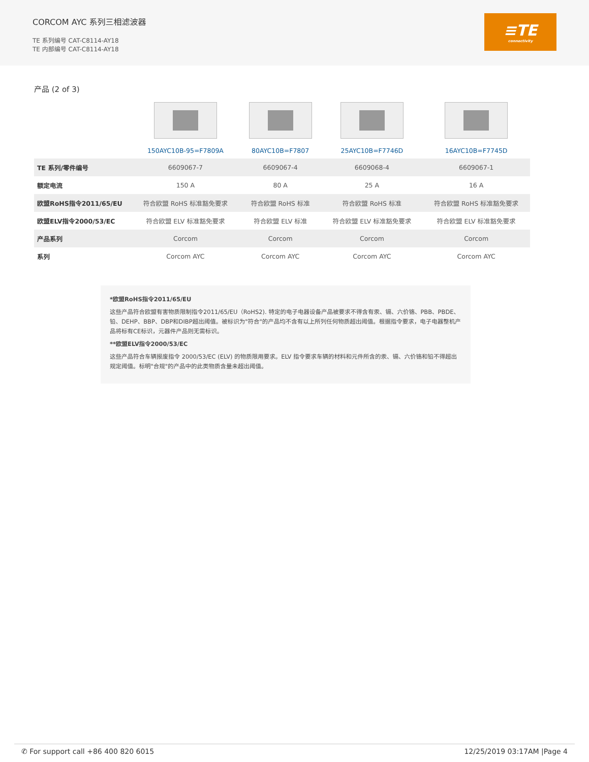CORCOM AYC 系列三相滤波器
TE 系列编号 CAT-C8114-AY18
TE 内部编号 CAT-C8114-AY18
≡TE
connectivity
产品 (2 of 3)
| | 150AYC10B-95=F7809A | 80AYC10B=F7807 | 25AYC10B=F7746D | 16AYC10B=F7745D |
| TE 系列/零件编号 | 6609067-7 | 6609067-4 | 6609068-4 | 6609067-1 |
| 额定电流 | 150 A | 80 A | 25 A | 16 A |
| 欧盟RoHS指令2011/65/EU | 符合欧盟 RoHS 标准豁免要求 | 符合欧盟 RoHS 标准 | 符合欧盟 RoHS 标准 | 符合欧盟 RoHS 标准豁免要求 |
| 欧盟ELV指令2000/53/EC | 符合欧盟 ELV 标准豁免要求 | 符合欧盟 ELV 标准 | 符合欧盟 ELV 标准豁免要求 | 符合欧盟 ELV 标准豁免要求 |
| 产品系列 | Corcom | Corcom | Corcom | Corcom |
| 系列 | Corcom AYC | Corcom AYC | Corcom AYC | Corcom AYC |
*欧盟RoHS指令2011/65/EU
这些产品符合欧盟有害物质限制指令2011/65/EU（RoHS2). 特定的电子电器设备产品被要求不得含有汞、镉、六价铬、PBB、PBDE、铅、DEHP、BBP、DBP和DIBP超出阈值。被标识为"符合"的产品均不含有以上所列任何物质超出阈值。根据指令要求，电子电器整机产品将标有CE标识，元器件产品则无需标识。
**欧盟ELV指令2000/53/EC
这些产品符合车辆报废指令 2000/53/EC (ELV) 的物质限用要求。ELV 指令要求车辆的材料和元件所含的汞、镉、六价铬和铅不得超出规定阈值。标明"合规"的产品中的此类物质含量未超出阈值。
✆ For support call +86 400 820 6015 12/25/2019 03:17AM |Page 4